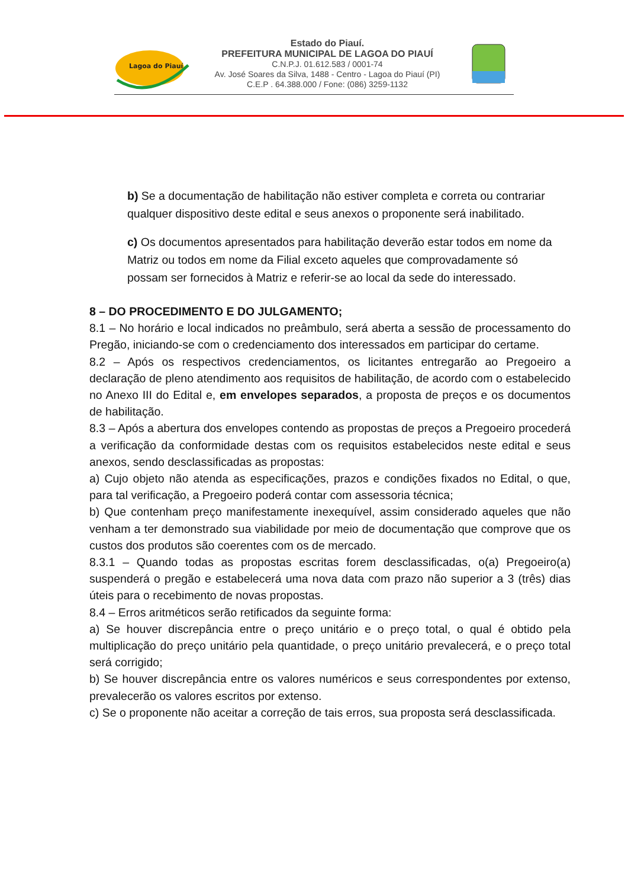Lagoa do Piauí
Estado do Piauí.
PREFEITURA MUNICIPAL DE LAGOA DO PIAUÍ
C.N.P.J. 01.612.583 / 0001-74
Av. José Soares da Silva, 1488 - Centro - Lagoa do Piauí (PI)
C.E.P . 64.388.000 / Fone: (086) 3259-1132
b) Se a documentação de habilitação não estiver completa e correta ou contrariar qualquer dispositivo deste edital e seus anexos o proponente será inabilitado.
c) Os documentos apresentados para habilitação deverão estar todos em nome da Matriz ou todos em nome da Filial exceto aqueles que comprovadamente só possam ser fornecidos à Matriz e referir-se ao local da sede do interessado.
8 – DO PROCEDIMENTO E DO JULGAMENTO;
8.1 – No horário e local indicados no preâmbulo, será aberta a sessão de processamento do Pregão, iniciando-se com o credenciamento dos interessados em participar do certame.
8.2 – Após os respectivos credenciamentos, os licitantes entregarão ao Pregoeiro a declaração de pleno atendimento aos requisitos de habilitação, de acordo com o estabelecido no Anexo III do Edital e, em envelopes separados, a proposta de preços e os documentos de habilitação.
8.3 – Após a abertura dos envelopes contendo as propostas de preços a Pregoeiro procederá a verificação da conformidade destas com os requisitos estabelecidos neste edital e seus anexos, sendo desclassificadas as propostas:
a) Cujo objeto não atenda as especificações, prazos e condições fixados no Edital, o que, para tal verificação, a Pregoeiro poderá contar com assessoria técnica;
b) Que contenham preço manifestamente inexequível, assim considerado aqueles que não venham a ter demonstrado sua viabilidade por meio de documentação que comprove que os custos dos produtos são coerentes com os de mercado.
8.3.1 – Quando todas as propostas escritas forem desclassificadas, o(a) Pregoeiro(a) suspenderá o pregão e estabelecerá uma nova data com prazo não superior a 3 (três) dias úteis para o recebimento de novas propostas.
8.4 – Erros aritméticos serão retificados da seguinte forma:
a) Se houver discrepância entre o preço unitário e o preço total, o qual é obtido pela multiplicação do preço unitário pela quantidade, o preço unitário prevalecerá, e o preço total será corrigido;
b) Se houver discrepância entre os valores numéricos e seus correspondentes por extenso, prevalecerão os valores escritos por extenso.
c) Se o proponente não aceitar a correção de tais erros, sua proposta será desclassificada.